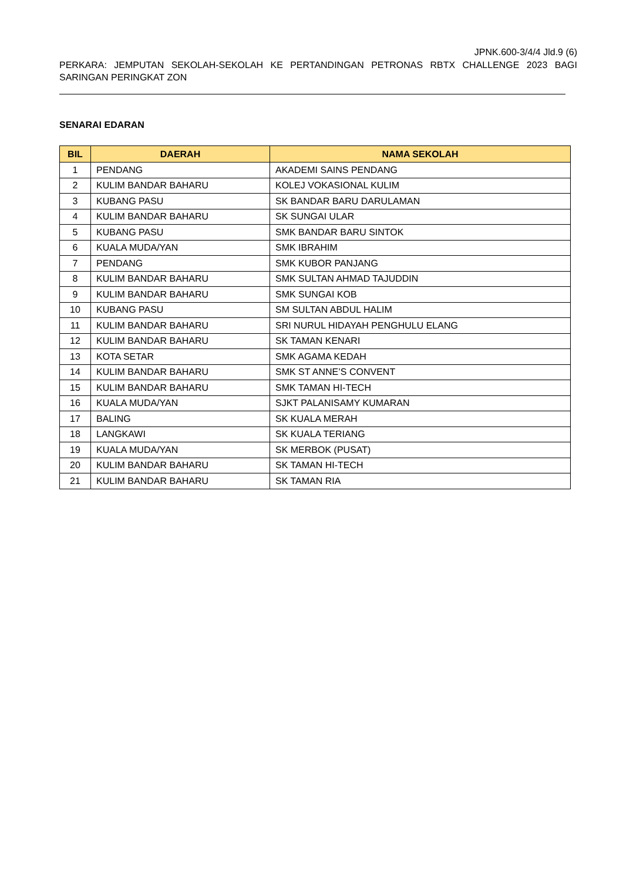JPNK.600-3/4/4 Jld.9 (6)
PERKARA: JEMPUTAN SEKOLAH-SEKOLAH KE PERTANDINGAN PETRONAS RBTX CHALLENGE 2023 BAGI SARINGAN PERINGKAT ZON
SENARAI EDARAN
| BIL | DAERAH | NAMA SEKOLAH |
| --- | --- | --- |
| 1 | PENDANG | AKADEMI SAINS PENDANG |
| 2 | KULIM BANDAR BAHARU | KOLEJ VOKASIONAL KULIM |
| 3 | KUBANG PASU | SK BANDAR BARU DARULAMAN |
| 4 | KULIM BANDAR BAHARU | SK SUNGAI ULAR |
| 5 | KUBANG PASU | SMK BANDAR BARU SINTOK |
| 6 | KUALA MUDA/YAN | SMK IBRAHIM |
| 7 | PENDANG | SMK KUBOR PANJANG |
| 8 | KULIM BANDAR BAHARU | SMK SULTAN AHMAD TAJUDDIN |
| 9 | KULIM BANDAR BAHARU | SMK SUNGAI KOB |
| 10 | KUBANG PASU | SM SULTAN ABDUL HALIM |
| 11 | KULIM BANDAR BAHARU | SRI NURUL HIDAYAH PENGHULU ELANG |
| 12 | KULIM BANDAR BAHARU | SK TAMAN KENARI |
| 13 | KOTA SETAR | SMK AGAMA KEDAH |
| 14 | KULIM BANDAR BAHARU | SMK ST ANNE’S CONVENT |
| 15 | KULIM BANDAR BAHARU | SMK TAMAN HI-TECH |
| 16 | KUALA MUDA/YAN | SJKT PALANISAMY KUMARAN |
| 17 | BALING | SK KUALA MERAH |
| 18 | LANGKAWI | SK KUALA TERIANG |
| 19 | KUALA MUDA/YAN | SK MERBOK (PUSAT) |
| 20 | KULIM BANDAR BAHARU | SK TAMAN HI-TECH |
| 21 | KULIM BANDAR BAHARU | SK TAMAN RIA |